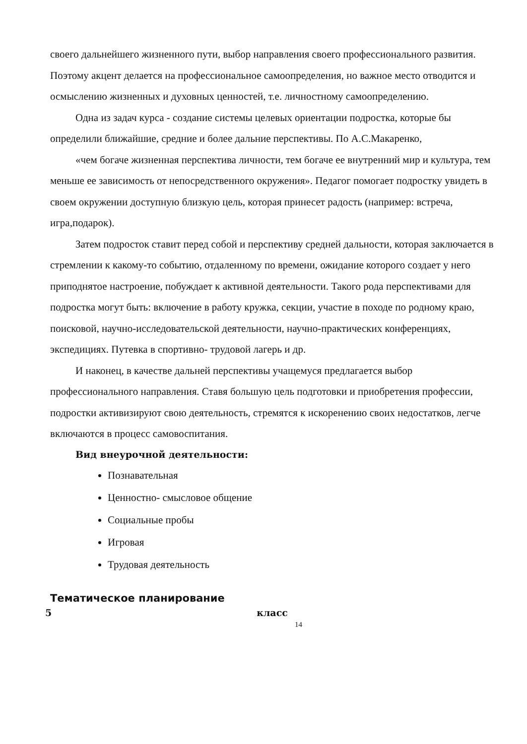своего дальнейшего жизненного пути, выбор направления своего профессионального развития. Поэтому акцент делается на профессиональное самоопределения, но важное место отводится и осмыслению жизненных и духовных ценностей, т.е. личностному самоопределению.
Одна из задач курса - создание системы целевых ориентации подростка, которые бы определили ближайшие, средние и более дальние перспективы. По А.С.Макаренко,
«чем богаче жизненная перспектива личности, тем богаче ее внутренний мир и культура, тем меньше ее зависимость от непосредственного окружения». Педагог помогает подростку увидеть в своем окружении доступную близкую цель, которая принесет радость (например: встреча, игра,подарок).
Затем подросток ставит перед собой и перспективу средней дальности, которая заключается в стремлении к какому-то событию, отдаленному по времени, ожидание которого создает у него приподнятое настроение, побуждает к активной деятельности. Такого рода перспективами для подростка могут быть: включение в работу кружка, секции, участие в походе по родному краю, поисковой, научно-исследовательской деятельности, научно-практических конференциях, экспедициях. Путевка в спортивно- трудовой лагерь и др.
И наконец, в качестве дальней перспективы учащемуся предлагается выбор профессионального направления. Ставя большую цель подготовки и приобретения профессии, подростки активизируют свою деятельность, стремятся к искоренению своих недостатков, легче включаются в процесс самовоспитания.
Вид внеурочной деятельности:
Познавательная
Ценностно- смысловое общение
Социальные пробы
Игровая
Трудовая деятельность
Тематическое планирование
5 класс
14